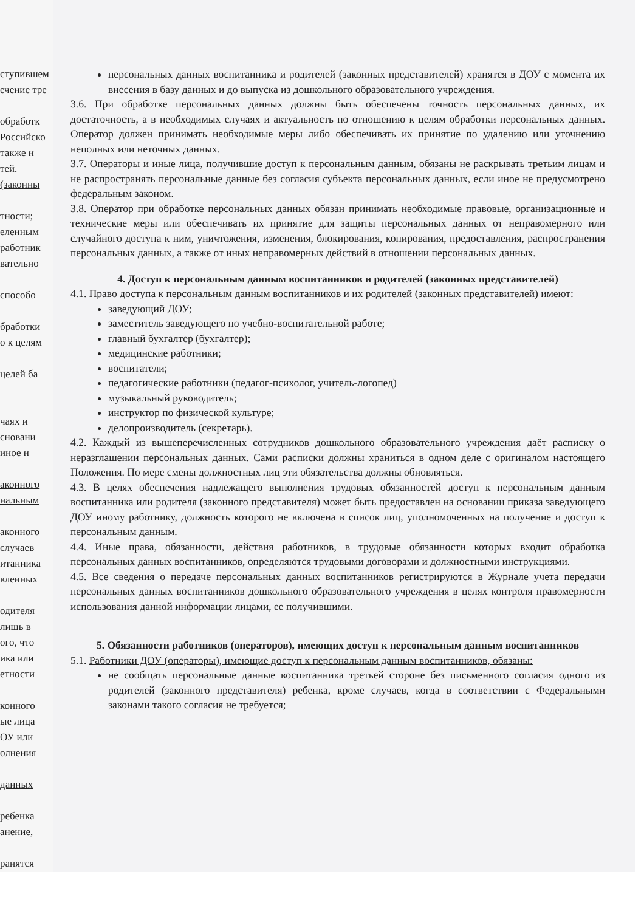ступившем
ечение тре
обработк
Российско
также н
тей.
(законны
тности;
еленным
работник
вательно
способо
бработки
о к целям
целей ба
чаях и
сновани
иное н
аконного
нальным
аконного
случаев
итанника
вленных
одителя
лишь в
ого, что
ика или
етности
конного
ые лица
ОУ или
олнения
данных
ребенка
анение,
ранятся
персональных данных воспитанника и родителей (законных представителей) хранятся в ДОУ с момента их внесения в базу данных и до выпуска из дошкольного образовательного учреждения.
3.6. При обработке персональных данных должны быть обеспечены точность персональных данных, их достаточность, а в необходимых случаях и актуальность по отношению к целям обработки персональных данных. Оператор должен принимать необходимые меры либо обеспечивать их принятие по удалению или уточнению неполных или неточных данных.
3.7. Операторы и иные лица, получившие доступ к персональным данным, обязаны не раскрывать третьим лицам и не распространять персональные данные без согласия субъекта персональных данных, если иное не предусмотрено федеральным законом.
3.8. Оператор при обработке персональных данных обязан принимать необходимые правовые, организационные и технические меры или обеспечивать их принятие для защиты персональных данных от неправомерного или случайного доступа к ним, уничтожения, изменения, блокирования, копирования, предоставления, распространения персональных данных, а также от иных неправомерных действий в отношении персональных данных.
4. Доступ к персональным данным воспитанников и родителей (законных представителей)
4.1. Право доступа к персональным данным воспитанников и их родителей (законных представителей) имеют:
заведующий ДОУ;
заместитель заведующего по учебно-воспитательной работе;
главный бухгалтер (бухгалтер);
медицинские работники;
воспитатели;
педагогические работники (педагог-психолог, учитель-логопед)
музыкальный руководитель;
инструктор по физической культуре;
делопроизводитель (секретарь).
4.2. Каждый из вышеперечисленных сотрудников дошкольного образовательного учреждения даёт расписку о неразглашении персональных данных. Сами расписки должны храниться в одном деле с оригиналом настоящего Положения. По мере смены должностных лиц эти обязательства должны обновляться.
4.3. В целях обеспечения надлежащего выполнения трудовых обязанностей доступ к персональным данным воспитанника или родителя (законного представителя) может быть предоставлен на основании приказа заведующего ДОУ иному работнику, должность которого не включена в список лиц, уполномоченных на получение и доступ к персональным данным.
4.4. Иные права, обязанности, действия работников, в трудовые обязанности которых входит обработка персональных данных воспитанников, определяются трудовыми договорами и должностными инструкциями.
4.5. Все сведения о передаче персональных данных воспитанников регистрируются в Журнале учета передачи персональных данных воспитанников дошкольного образовательного учреждения в целях контроля правомерности использования данной информации лицами, ее получившими.
5. Обязанности работников (операторов), имеющих доступ к персональным данным воспитанников
5.1. Работники ДОУ (операторы), имеющие доступ к персональным данным воспитанников, обязаны:
не сообщать персональные данные воспитанника третьей стороне без письменного согласия одного из родителей (законного представителя) ребенка, кроме случаев, когда в соответствии с Федеральными законами такого согласия не требуется;